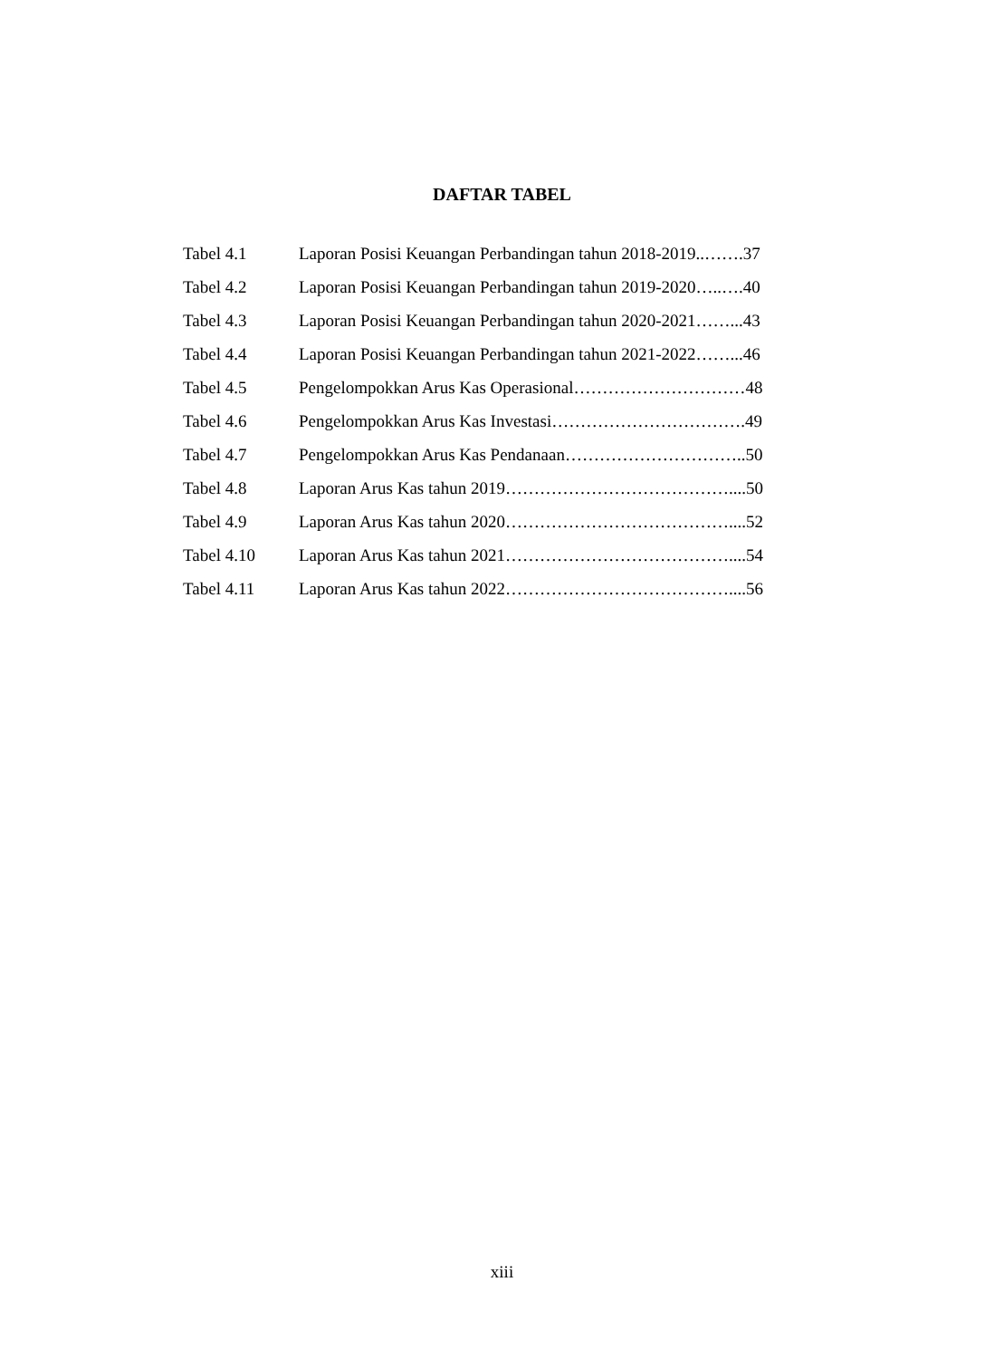DAFTAR TABEL
Tabel 4.1 Laporan Posisi Keuangan Perbandingan tahun 2018-2019..…….37
Tabel 4.2 Laporan Posisi Keuangan Perbandingan tahun 2019-2020…..….40
Tabel 4.3 Laporan Posisi Keuangan Perbandingan tahun 2020-2021……...43
Tabel 4.4 Laporan Posisi Keuangan Perbandingan tahun 2021-2022……...46
Tabel 4.5 Pengelompokkan Arus Kas Operasional…………………………48
Tabel 4.6 Pengelompokkan Arus Kas Investasi…………………………….49
Tabel 4.7 Pengelompokkan Arus Kas Pendanaan…………………………..50
Tabel 4.8 Laporan Arus Kas tahun 2019…………………………………....50
Tabel 4.9 Laporan Arus Kas tahun 2020…………………………………....52
Tabel 4.10 Laporan Arus Kas tahun 2021…………………………………....54
Tabel 4.11 Laporan Arus Kas tahun 2022…………………………………....56
xiii